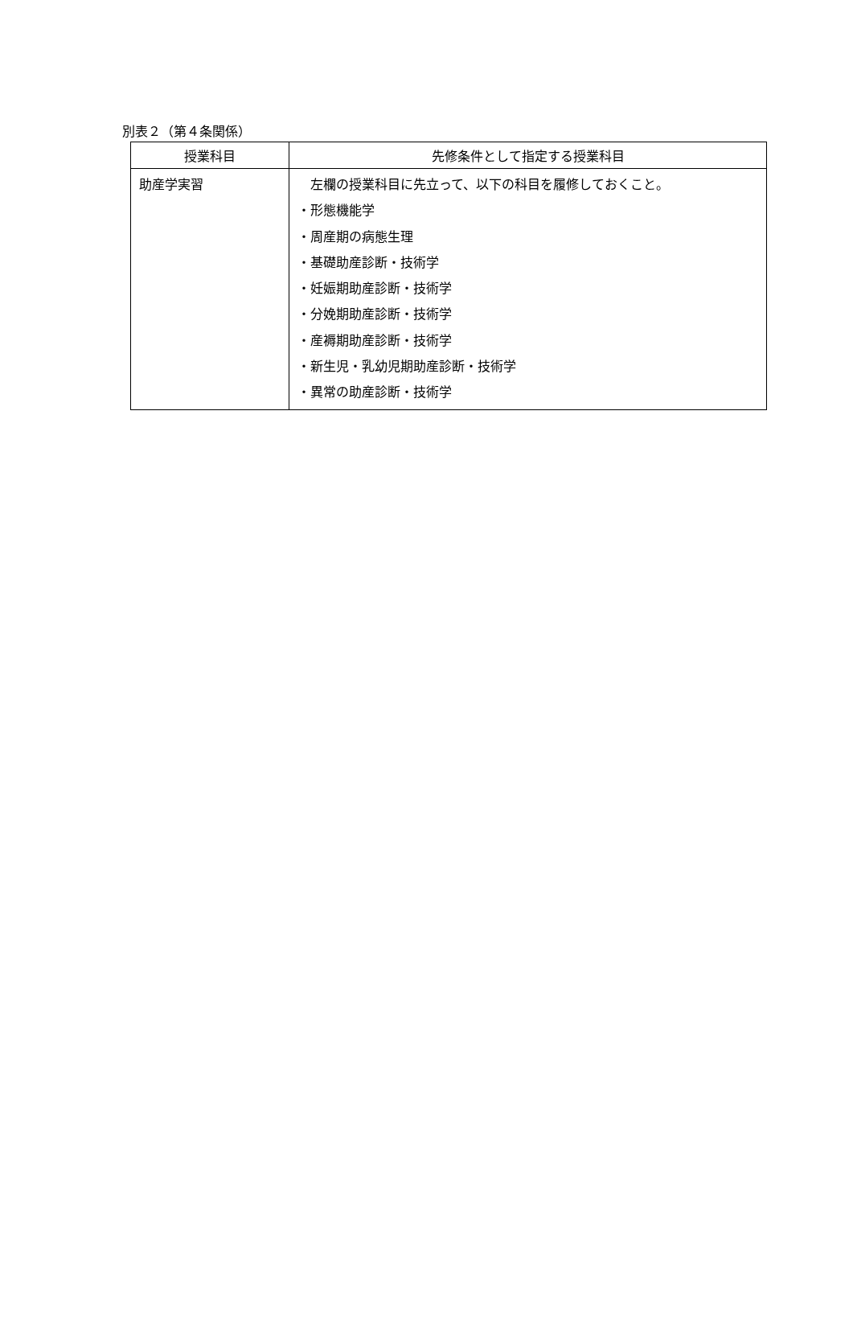別表２（第４条関係）
| 授業科目 | 先修条件として指定する授業科目 |
| --- | --- |
| 助産学実習 | 左欄の授業科目に先立って、以下の科目を履修しておくこと。 ・形態機能学 ・周産期の病態生理 ・基礎助産診断・技術学 ・妊娠期助産診断・技術学 ・分娩期助産診断・技術学 ・産褥期助産診断・技術学 ・新生児・乳幼児期助産診断・技術学 ・異常の助産診断・技術学 |